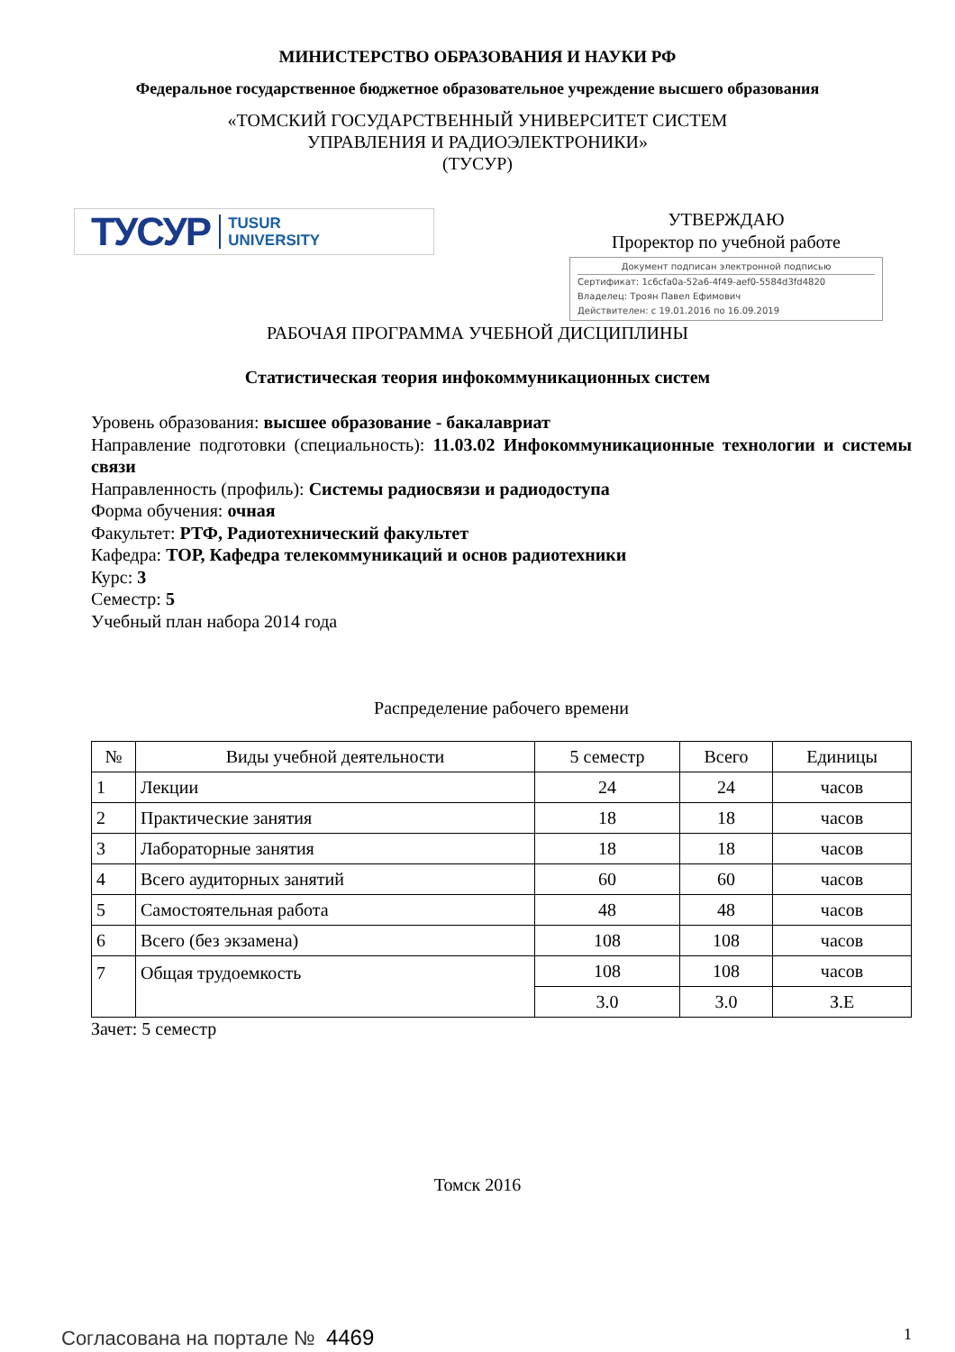МИНИСТЕРСТВО ОБРАЗОВАНИЯ И НАУКИ РФ
Федеральное государственное бюджетное образовательное учреждение высшего образования
«ТОМСКИЙ ГОСУДАРСТВЕННЫЙ УНИВЕРСИТЕТ СИСТЕМ
УПРАВЛЕНИЯ И РАДИОЭЛЕКТРОНИКИ»
(ТУСУР)
ТУСУР TUSUR
UNIVERSITY
УТВЕРЖДАЮ
Проректор по учебной работе
Документ подписан электронной подписью
Сертификат: 1c6cfa0a-52a6-4f49-aef0-5584d3fd4820
Владелец: Троян Павел Ефимович
Действителен: с 19.01.2016 по 16.09.2019
РАБОЧАЯ ПРОГРАММА УЧЕБНОЙ ДИСЦИПЛИНЫ
Статистическая теория инфокоммуникационных систем
Уровень образования: высшее образование - бакалавриат
Направление подготовки (специальность): 11.03.02 Инфокоммуникационные технологии и системы связи
Направленность (профиль): Системы радиосвязи и радиодоступа
Форма обучения: очная
Факультет: РТФ, Радиотехнический факультет
Кафедра: ТОР, Кафедра телекоммуникаций и основ радиотехники
Курс: 3
Семестр: 5
Учебный план набора 2014 года
Распределение рабочего времени
| № | Виды учебной деятельности | 5 семестр | Всего | Единицы |
| --- | --- | --- | --- | --- |
| 1 | Лекции | 24 | 24 | часов |
| 2 | Практические занятия | 18 | 18 | часов |
| 3 | Лабораторные занятия | 18 | 18 | часов |
| 4 | Всего аудиторных занятий | 60 | 60 | часов |
| 5 | Самостоятельная работа | 48 | 48 | часов |
| 6 | Всего (без экзамена) | 108 | 108 | часов |
| 7 | Общая трудоемкость | 108 | 108 | часов |
| | | 3.0 | 3.0 | З.Е |
Зачет: 5 семестр
Томск 2016
Согласована на портале № 4469
1